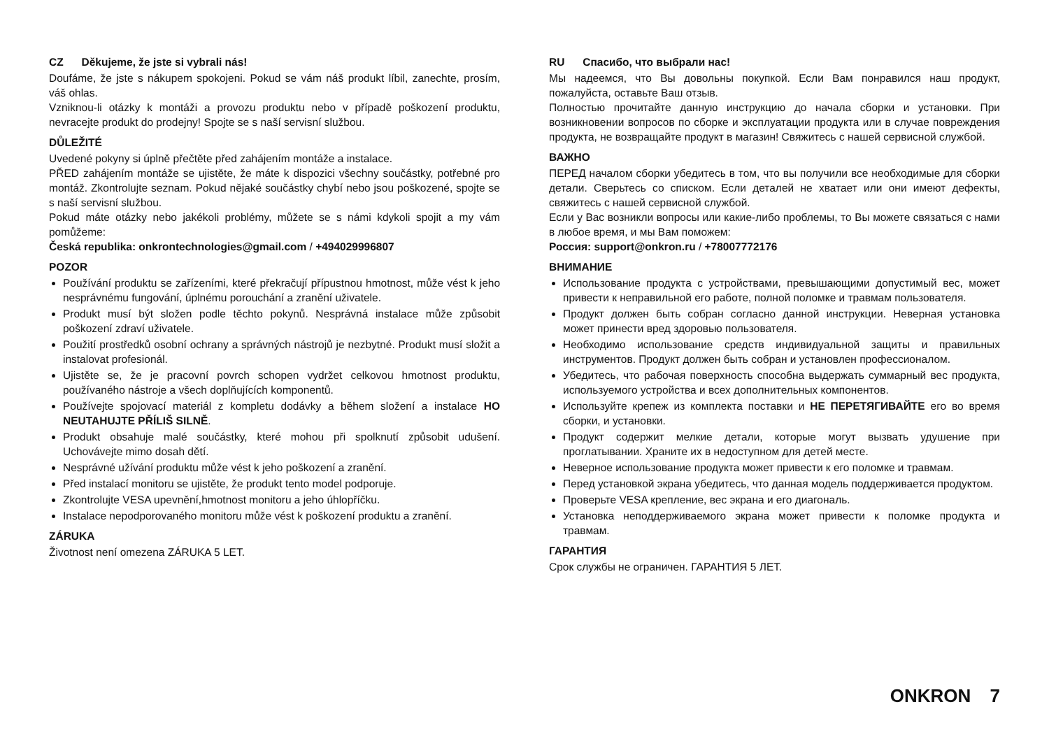CZ Děkujeme, že jste si vybrali nás!
Doufáme, že jste s nákupem spokojeni. Pokud se vám náš produkt líbil, zanechte, prosím, váš ohlas.
Vzniknou-li otázky k montáži a provozu produktu nebo v případě poškození produktu, nevracejte produkt do prodejny! Spojte se s naší servisní službou.
DŮLEŽITÉ
Uvedené pokyny si úplně přečtěte před zahájením montáže a instalace.
PŘED zahájením montáže se ujistěte, že máte k dispozici všechny součástky, potřebné pro montáž. Zkontrolujte seznam. Pokud nějaké součástky chybí nebo jsou poškozené, spojte se s naší servisní službou.
Pokud máte otázky nebo jakékoli problémy, můžete se s námi kdykoli spojit a my vám pomůžeme:
Česká republika: onkrontechnologies@gmail.com / +494029996807
POZOR
Používání produktu se zařízeními, které překračují přípustnou hmotnost, může vést k jeho nesprávnému fungování, úplnému porouchání a zranění uživatele.
Produkt musí být složen podle těchto pokynů. Nesprávná instalace může způsobit poškození zdraví uživatele.
Použití prostředků osobní ochrany a správných nástrojů je nezbytné. Produkt musí složit a instalovat profesionál.
Ujistěte se, že je pracovní povrch schopen vydržet celkovou hmotnost produktu, používaného nástroje a všech doplňujících komponentů.
Používejte spojovací materiál z kompletu dodávky a během složení a instalace HO NEUTAHUJTE PŘÍLIŠ SILNĚ.
Produkt obsahuje malé součástky, které mohou při spolknutí způsobit udušení. Uchovávejte mimo dosah dětí.
Nesprávné užívání produktu může vést k jeho poškození a zranění.
Před instalací monitoru se ujistěte, že produkt tento model podporuje.
Zkontrolujte VESA upevnění,hmotnost monitoru a jeho úhlopříčku.
Instalace nepodporovaného monitoru může vést k poškození produktu a zranění.
ZÁRUKA
Životnost není omezena ZÁRUKA 5 LET.
RU Спасибо, что выбрали нас!
Мы надеемся, что Вы довольны покупкой. Если Вам понравился наш продукт, пожалуйста, оставьте Ваш отзыв.
Полностью прочитайте данную инструкцию до начала сборки и установки. При возникновении вопросов по сборке и эксплуатации продукта или в случае повреждения продукта, не возвращайте продукт в магазин! Свяжитесь с нашей сервисной службой.
ВАЖНО
ПЕРЕД началом сборки убедитесь в том, что вы получили все необходимые для сборки детали. Сверьтесь со списком. Если деталей не хватает или они имеют дефекты, свяжитесь с нашей сервисной службой.
Если у Вас возникли вопросы или какие-либо проблемы, то Вы можете связаться с нами в любое время, и мы Вам поможем:
Россия: support@onkron.ru / +78007772176
ВНИМАНИЕ
Использование продукта с устройствами, превышающими допустимый вес, может привести к неправильной его работе, полной поломке и травмам пользователя.
Продукт должен быть собран согласно данной инструкции. Неверная установка может принести вред здоровью пользователя.
Необходимо использование средств индивидуальной защиты и правильных инструментов. Продукт должен быть собран и установлен профессионалом.
Убедитесь, что рабочая поверхность способна выдержать суммарный вес продукта, используемого устройства и всех дополнительных компонентов.
Используйте крепеж из комплекта поставки и НЕ ПЕРЕТЯГИВАЙТЕ его во время сборки, и установки.
Продукт содержит мелкие детали, которые могут вызвать удушение при проглатывании. Храните их в недоступном для детей месте.
Неверное использование продукта может привести к его поломке и травмам.
Перед установкой экрана убедитесь, что данная модель поддерживается продуктом.
Проверьте VESA крепление, вес экрана и его диагональ.
Установка неподдерживаемого экрана может привести к поломке продукта и травмам.
ГАРАНТИЯ
Срок службы не ограничен. ГАРАНТИЯ 5 ЛЕТ.
ONKRON 7